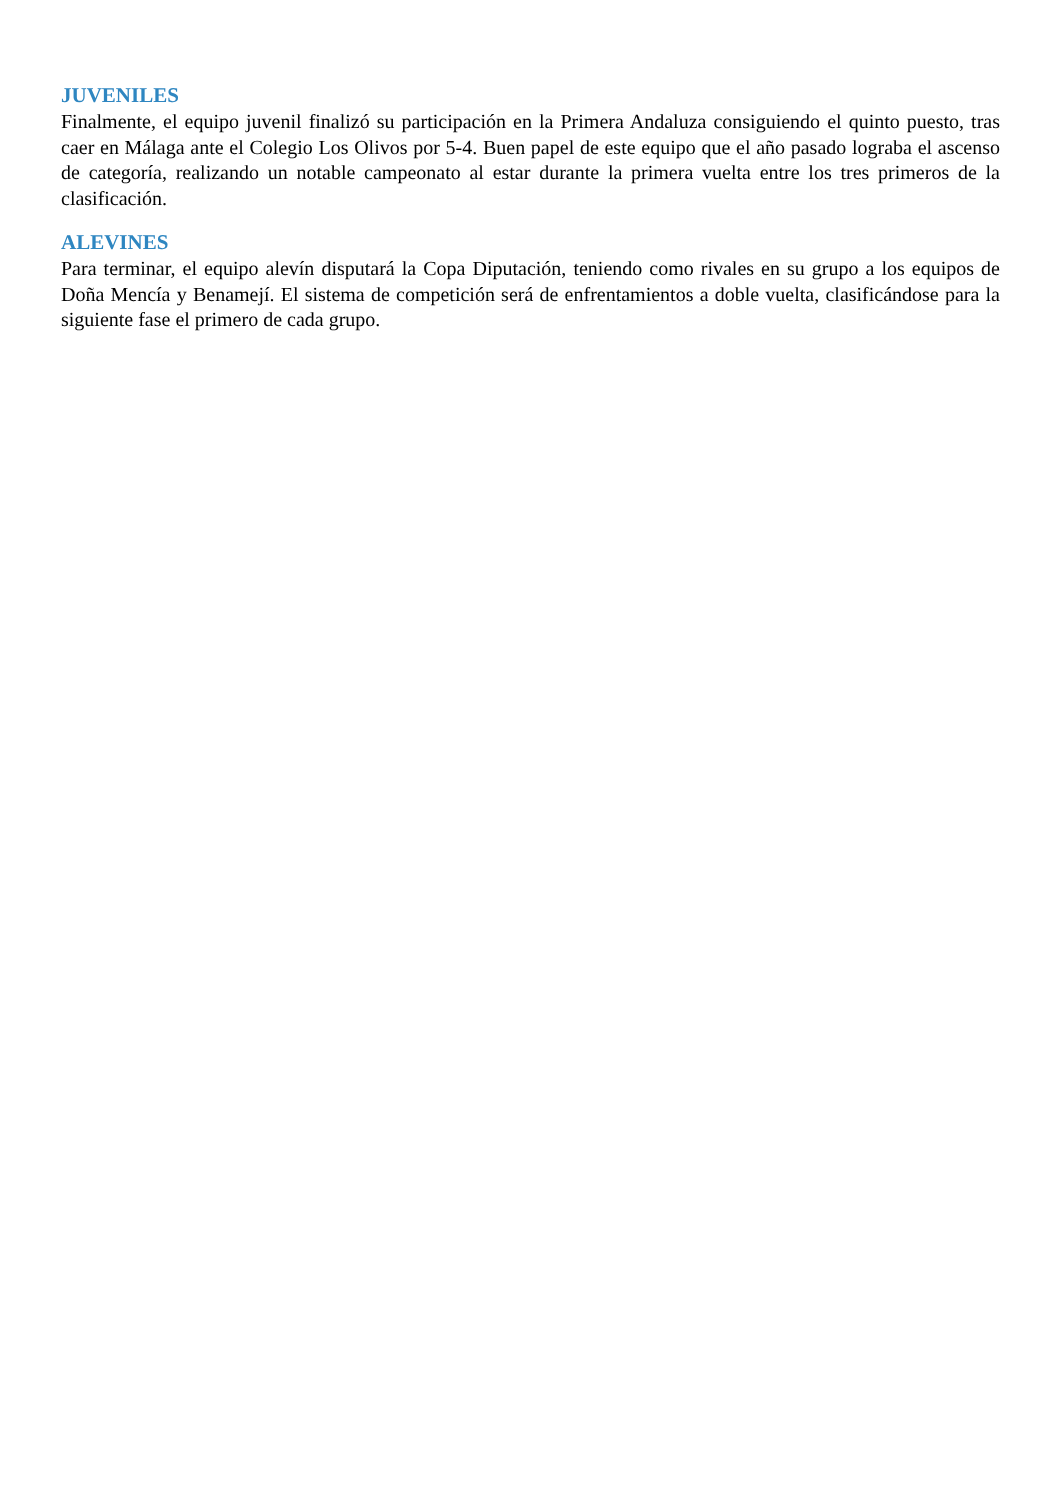JUVENILES
Finalmente, el equipo juvenil finalizó su participación en la Primera Andaluza consiguiendo el quinto puesto, tras caer en Málaga ante el Colegio Los Olivos por 5-4. Buen papel de este equipo que el año pasado lograba el ascenso de categoría, realizando un notable campeonato al estar durante la primera vuelta entre los tres primeros de la clasificación.
ALEVINES
Para terminar, el equipo alevín disputará la Copa Diputación, teniendo como rivales en su grupo a los equipos de Doña Mencía y Benamejí. El sistema de competición será de enfrentamientos a doble vuelta, clasificándose para la siguiente fase el primero de cada grupo.